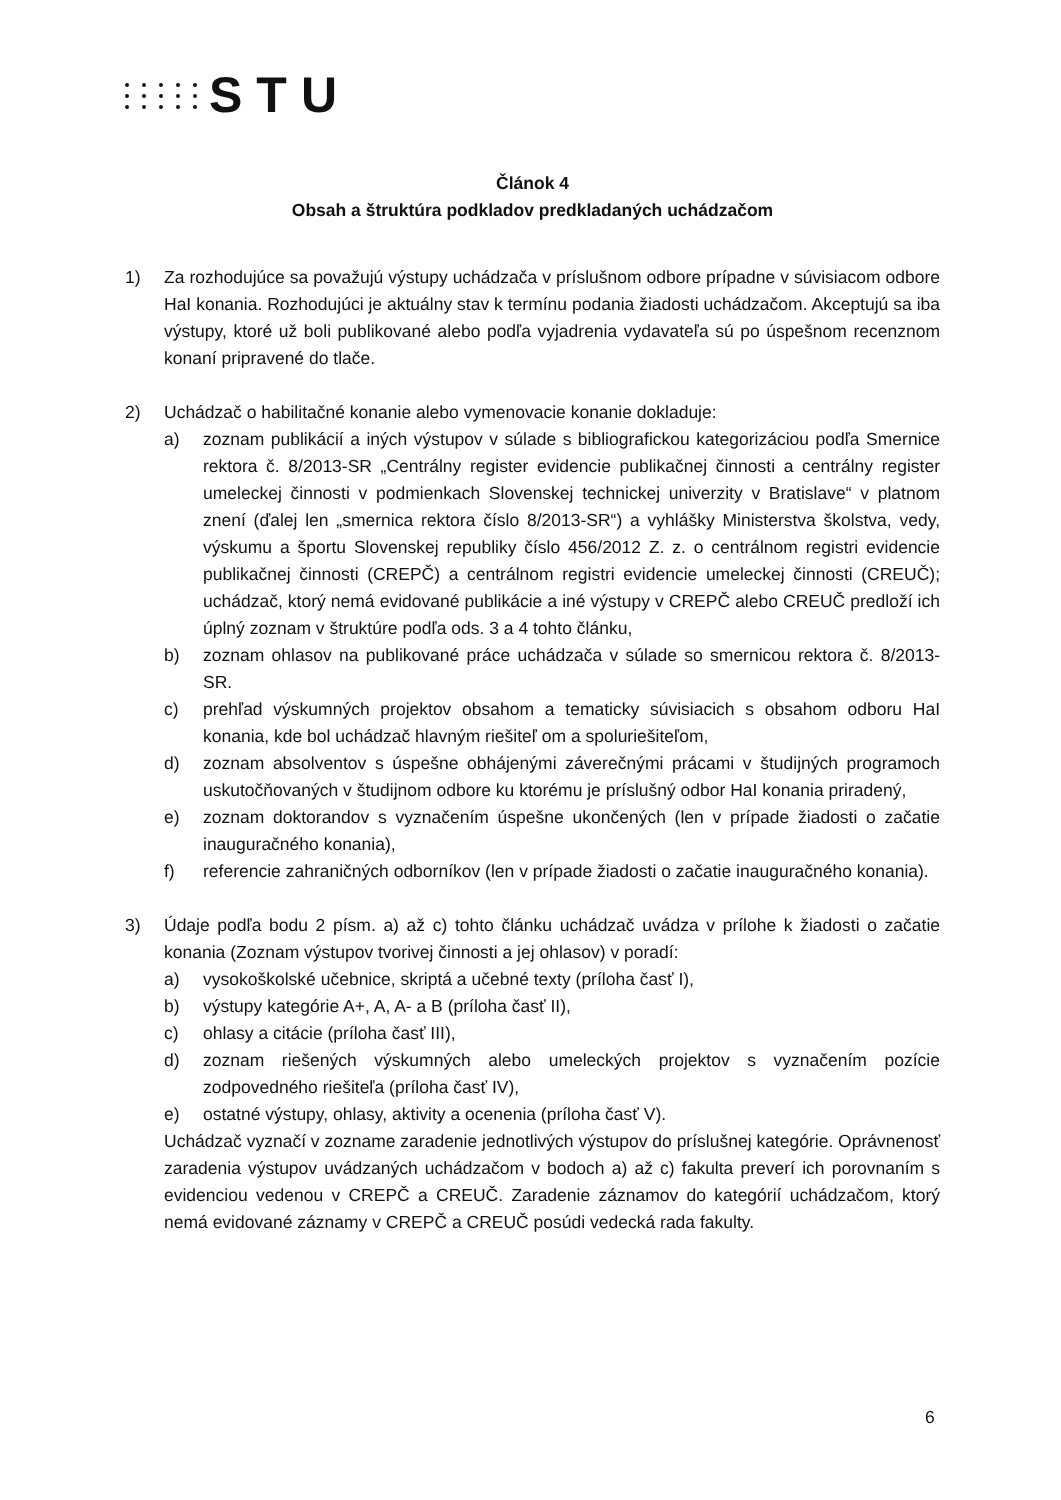STU
Článok 4
Obsah a štruktúra podkladov predkladaných uchádzačom
1) Za rozhodujúce sa považujú výstupy uchádzača v príslušnom odbore prípadne v súvisiacom odbore HaI konania. Rozhodujúci je aktuálny stav k termínu podania žiadosti uchádzačom. Akceptujú sa iba výstupy, ktoré už boli publikované alebo podľa vyjadrenia vydavateľa sú po úspešnom recenznom konaní pripravené do tlače.
2) Uchádzač o habilitačné konanie alebo vymenovacie konanie dokladuje:
a) zoznam publikácií a iných výstupov v súlade s bibliografickou kategorizáciou podľa Smernice rektora č. 8/2013-SR „Centrálny register evidencie publikačnej činnosti a centrálny register umeleckej činnosti v podmienkach Slovenskej technickej univerzity v Bratislave“ v platnom znení (ďalej len „smernica rektora číslo 8/2013-SR“) a vyhlášky Ministerstva školstva, vedy, výskumu a športu Slovenskej republiky číslo 456/2012 Z. z. o centrálnom registri evidencie publikačnej činnosti (CREPČ) a centrálnom registri evidencie umeleckej činnosti (CREUČ); uchádzač, ktorý nemá evidované publikácie a iné výstupy v CREPČ alebo CREUČ predloží ich úplný zoznam v štruktúre podľa ods. 3 a 4 tohto článku,
b) zoznam ohlasov na publikované práce uchádzača v súlade so smernicou rektora č. 8/2013-SR.
c) prehľad výskumných projektov obsahom a tematicky súvisiacich s obsahom odboru HaI konania, kde bol uchádzač hlavným riešiteľ om a spoluriešiteľom,
d) zoznam absolventov s úspešne obhájenými záverečnými prácami v študijných programoch uskutočňovaných v študijnom odbore ku ktorému je príslušný odbor HaI konania priradený,
e) zoznam doktorandov s vyznačením úspešne ukončených (len v prípade žiadosti o začatie inauguračného konania),
f) referencie zahraničných odborníkov (len v prípade žiadosti o začatie inauguračného konania).
3) Údaje podľa bodu 2 písm. a) až c) tohto článku uchádzač uvádza v prílohe k žiadosti o začatie konania (Zoznam výstupov tvorivej činnosti a jej ohlasov) v poradí:
a) vysokoškolské učebnice, skriptá a učebné texty (príloha časť I),
b) výstupy kategórie A+, A, A- a B (príloha časť II),
c) ohlasy a citácie (príloha časť III),
d) zoznam riešených výskumných alebo umeleckých projektov s vyznačením pozície zodpovedného riešiteľa (príloha časť IV),
e) ostatné výstupy, ohlasy, aktivity a ocenenia (príloha časť V).
Uchádzač vyznačí v zozname zaradenie jednotlivých výstupov do príslušnej kategórie. Oprávnenosť zaradenia výstupov uvádzaných uchádzačom v bodoch a) až c) fakulta preverí ich porovnaním s evidenciou vedenou v CREPČ a CREUČ. Zaradenie záznamov do kategórií uchádzačom, ktorý nemá evidované záznamy v CREPČ a CREUČ posúdi vedecká rada fakulty.
6